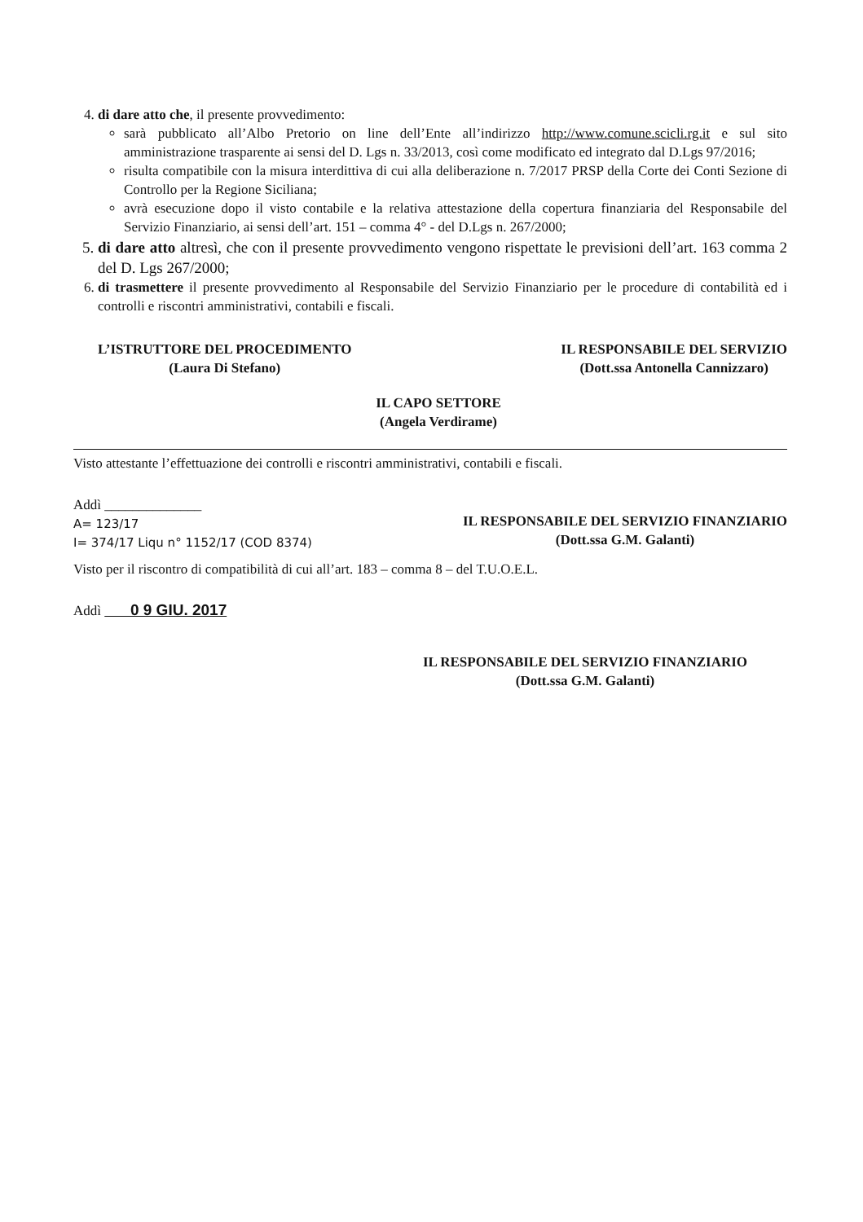4. di dare atto che, il presente provvedimento:
sarà pubblicato all’Albo Pretorio on line dell’Ente all’indirizzo http://www.comune.scicli.rg.it e sul sito amministrazione trasparente ai sensi del D. Lgs n. 33/2013, così come modificato ed integrato dal D.Lgs 97/2016;
risulta compatibile con la misura interdittiva di cui alla deliberazione n. 7/2017 PRSP della Corte dei Conti Sezione di Controllo per la Regione Siciliana;
avrà esecuzione dopo il visto contabile e la relativa attestazione della copertura finanziaria del Responsabile del Servizio Finanziario, ai sensi dell’art. 151 – comma 4° - del D.Lgs n. 267/2000;
5. di dare atto altresì, che con il presente provvedimento vengono rispettate le previsioni dell’art. 163 comma 2 del D. Lgs 267/2000;
6. di trasmettere il presente provvedimento al Responsabile del Servizio Finanziario per le procedure di contabilità ed i controlli e riscontri amministrativi, contabili e fiscali.
L’ISTRUTTORE DEL PROCEDIMENTO
(Laura Di Stefano)
IL RESPONSABILE DEL SERVIZIO
(Dott.ssa Antonella Cannizzaro)
IL CAPO SETTORE
(Angela Verdirame)
Visto attestante l’effettuazione dei controlli e riscontri amministrativi, contabili e fiscali.
Addì ______________
A= 123/17
I= 374/17 Liqu n° 1152/17 (COD 8374)
IL RESPONSABILE DEL SERVIZIO FINANZIARIO
(Dott.ssa G.M. Galanti)
Visto per il riscontro di compatibilità di cui all’art. 183 – comma 8 – del T.U.O.E.L.
Addì 0 9 GIU. 2017
IL RESPONSABILE DEL SERVIZIO FINANZIARIO
(Dott.ssa G.M. Galanti)